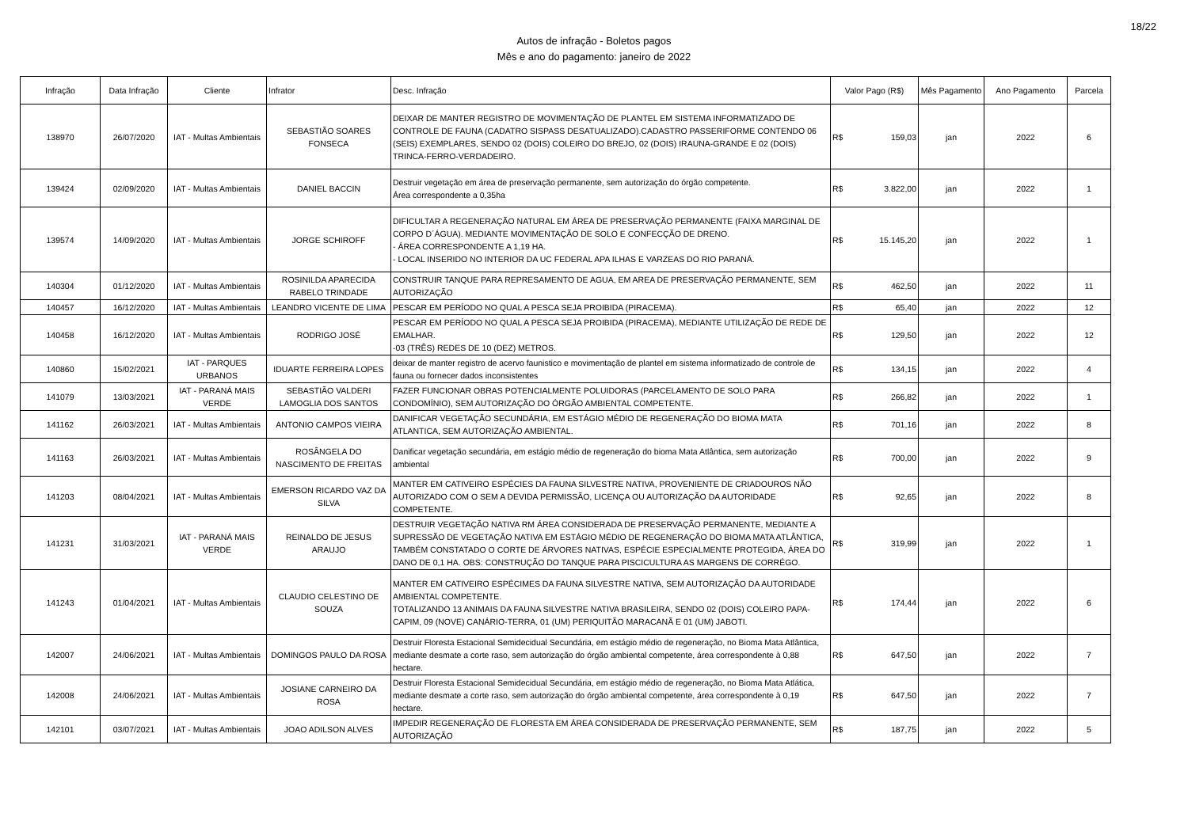18/22
Autos de infração - Boletos pagos
Mês e ano do pagamento: janeiro de 2022
| Infração | Data Infração | Cliente | Infrator | Desc. Infração | Valor Pago (R$) | Mês Pagamento | Ano Pagamento | Parcela |
| --- | --- | --- | --- | --- | --- | --- | --- | --- |
| 138970 | 26/07/2020 | IAT - Multas Ambientais | SEBASTIÃO SOARES FONSECA | DEIXAR DE MANTER REGISTRO DE MOVIMENTAÇÃO DE PLANTEL EM SISTEMA INFORMATIZADO DE CONTROLE DE FAUNA (CADATRO SISPASS DESATUALIZADO).CADASTRO PASSERIFORME CONTENDO 06 (SEIS) EXEMPLARES, SENDO 02 (DOIS) COLEIRO DO BREJO, 02 (DOIS) IRAUNA-GRANDE E 02 (DOIS) TRINCA-FERRO-VERDADEIRO. | R$ 159,03 | jan | 2022 | 6 |
| 139424 | 02/09/2020 | IAT - Multas Ambientais | DANIEL BACCIN | Destruir vegetação em área de preservação permanente, sem autorização do órgão competente. Área correspondente a 0,35ha | R$ 3.822,00 | jan | 2022 | 1 |
| 139574 | 14/09/2020 | IAT - Multas Ambientais | JORGE SCHIROFF | DIFICULTAR A REGENERAÇÃO NATURAL EM ÁREA DE PRESERVAÇÃO PERMANENTE (FAIXA MARGINAL DE CORPO D´ÁGUA). MEDIANTE MOVIMENTAÇÃO DE SOLO E CONFECÇÃO DE DRENO. - ÁREA CORRESPONDENTE A 1,19 HA. - LOCAL INSERIDO NO INTERIOR DA UC FEDERAL APA ILHAS E VARZEAS DO RIO PARANÁ. | R$ 15.145,20 | jan | 2022 | 1 |
| 140304 | 01/12/2020 | IAT - Multas Ambientais | ROSINILDA APARECIDA RABELO TRINDADE | CONSTRUIR TANQUE PARA REPRESAMENTO DE AGUA, EM AREA DE PRESERVAÇÃO PERMANENTE, SEM AUTORIZAÇÃO | R$ 462,50 | jan | 2022 | 11 |
| 140457 | 16/12/2020 | IAT - Multas Ambientais | LEANDRO VICENTE DE LIMA | PESCAR EM PERÍODO NO QUAL A PESCA SEJA PROIBIDA (PIRACEMA). | R$ 65,40 | jan | 2022 | 12 |
| 140458 | 16/12/2020 | IAT - Multas Ambientais | RODRIGO JOSÉ | PESCAR EM PERÍODO NO QUAL A PESCA SEJA PROIBIDA (PIRACEMA), MEDIANTE UTILIZAÇÃO DE REDE DE EMALHAR. -03 (TRÊS) REDES DE 10 (DEZ) METROS. | R$ 129,50 | jan | 2022 | 12 |
| 140860 | 15/02/2021 | IAT - PARQUES URBANOS | IDUARTE FERREIRA LOPES | deixar de manter registro de acervo faunistico e movimentação de plantel em sistema informatizado de controle de fauna ou fornecer dados inconsistentes | R$ 134,15 | jan | 2022 | 4 |
| 141079 | 13/03/2021 | IAT - PARANÁ MAIS VERDE | SEBASTIÃO VALDERI LAMOGLIA DOS SANTOS | FAZER FUNCIONAR OBRAS POTENCIALMENTE POLUIDORAS (PARCELAMENTO DE SOLO PARA CONDOMÍNIO), SEM AUTORIZAÇÃO DO ÓRGÃO AMBIENTAL COMPETENTE. | R$ 266,82 | jan | 2022 | 1 |
| 141162 | 26/03/2021 | IAT - Multas Ambientais | ANTONIO CAMPOS VIEIRA | DANIFICAR VEGETAÇÃO SECUNDÁRIA, EM ESTÁGIO MÉDIO DE REGENERAÇÃO DO BIOMA MATA ATLANTICA, SEM AUTORIZAÇÃO AMBIENTAL. | R$ 701,16 | jan | 2022 | 8 |
| 141163 | 26/03/2021 | IAT - Multas Ambientais | ROSÂNGELA DO NASCIMENTO DE FREITAS | Danificar vegetação secundária, em estágio médio de regeneração do bioma Mata Atlântica, sem autorização ambiental | R$ 700,00 | jan | 2022 | 9 |
| 141203 | 08/04/2021 | IAT - Multas Ambientais | EMERSON RICARDO VAZ DA SILVA | MANTER EM CATIVEIRO ESPÉCIES DA FAUNA SILVESTRE NATIVA, PROVENIENTE DE CRIADOUROS NÃO AUTORIZADO COM O SEM A DEVIDA PERMISSÃO, LICENÇA OU AUTORIZAÇÃO DA AUTORIDADE COMPETENTE. | R$ 92,65 | jan | 2022 | 8 |
| 141231 | 31/03/2021 | IAT - PARANÁ MAIS VERDE | REINALDO DE JESUS ARAUJO | DESTRUIR VEGETAÇÃO NATIVA RM ÁREA CONSIDERADA DE PRESERVAÇÃO PERMANENTE, MEDIANTE A SUPRESSÃO DE VEGETAÇÃO NATIVA EM ESTÁGIO MÉDIO DE REGENERAÇÃO DO BIOMA MATA ATLÂNTICA, TAMBÉM CONSTATADO O CORTE DE ÁRVORES NATIVAS, ESPÉCIE ESPECIALMENTE PROTEGIDA, ÁREA DO DANO DE 0,1 HA. OBS: CONSTRUÇÃO DO TANQUE PARA PISCICULTURA AS MARGENS DE CORRÉGO. | R$ 319,99 | jan | 2022 | 1 |
| 141243 | 01/04/2021 | IAT - Multas Ambientais | CLAUDIO CELESTINO DE SOUZA | MANTER EM CATIVEIRO ESPÉCIMES DA FAUNA SILVESTRE NATIVA, SEM AUTORIZAÇÃO DA AUTORIDADE AMBIENTAL COMPETENTE. TOTALIZANDO 13 ANIMAIS DA FAUNA SILVESTRE NATIVA BRASILEIRA, SENDO 02 (DOIS) COLEIRO PAPA-CAPIM, 09 (NOVE) CANÁRIO-TERRA, 01 (UM) PERIQUITÃO MARACANÃ E 01 (UM) JABOTI. | R$ 174,44 | jan | 2022 | 6 |
| 142007 | 24/06/2021 | IAT - Multas Ambientais | DOMINGOS PAULO DA ROSA | Destruir Floresta Estacional Semidecidual Secundária, em estágio médio de regeneração, no Bioma Mata Atlântica, mediante desmate a corte raso, sem autorização do órgão ambiental competente, área correspondente à 0,88 hectare. | R$ 647,50 | jan | 2022 | 7 |
| 142008 | 24/06/2021 | IAT - Multas Ambientais | JOSIANE CARNEIRO DA ROSA | Destruir Floresta Estacional Semidecidual Secundária, em estágio médio de regeneração, no Bioma Mata Atlática, mediante desmate a corte raso, sem autorização do órgão ambiental competente, área correspondente à 0,19 hectare. | R$ 647,50 | jan | 2022 | 7 |
| 142101 | 03/07/2021 | IAT - Multas Ambientais | JOAO ADILSON ALVES | IMPEDIR REGENERAÇÃO DE FLORESTA EM ÁREA CONSIDERADA DE PRESERVAÇÃO PERMANENTE, SEM AUTORIZAÇÃO | R$ 187,75 | jan | 2022 | 5 |